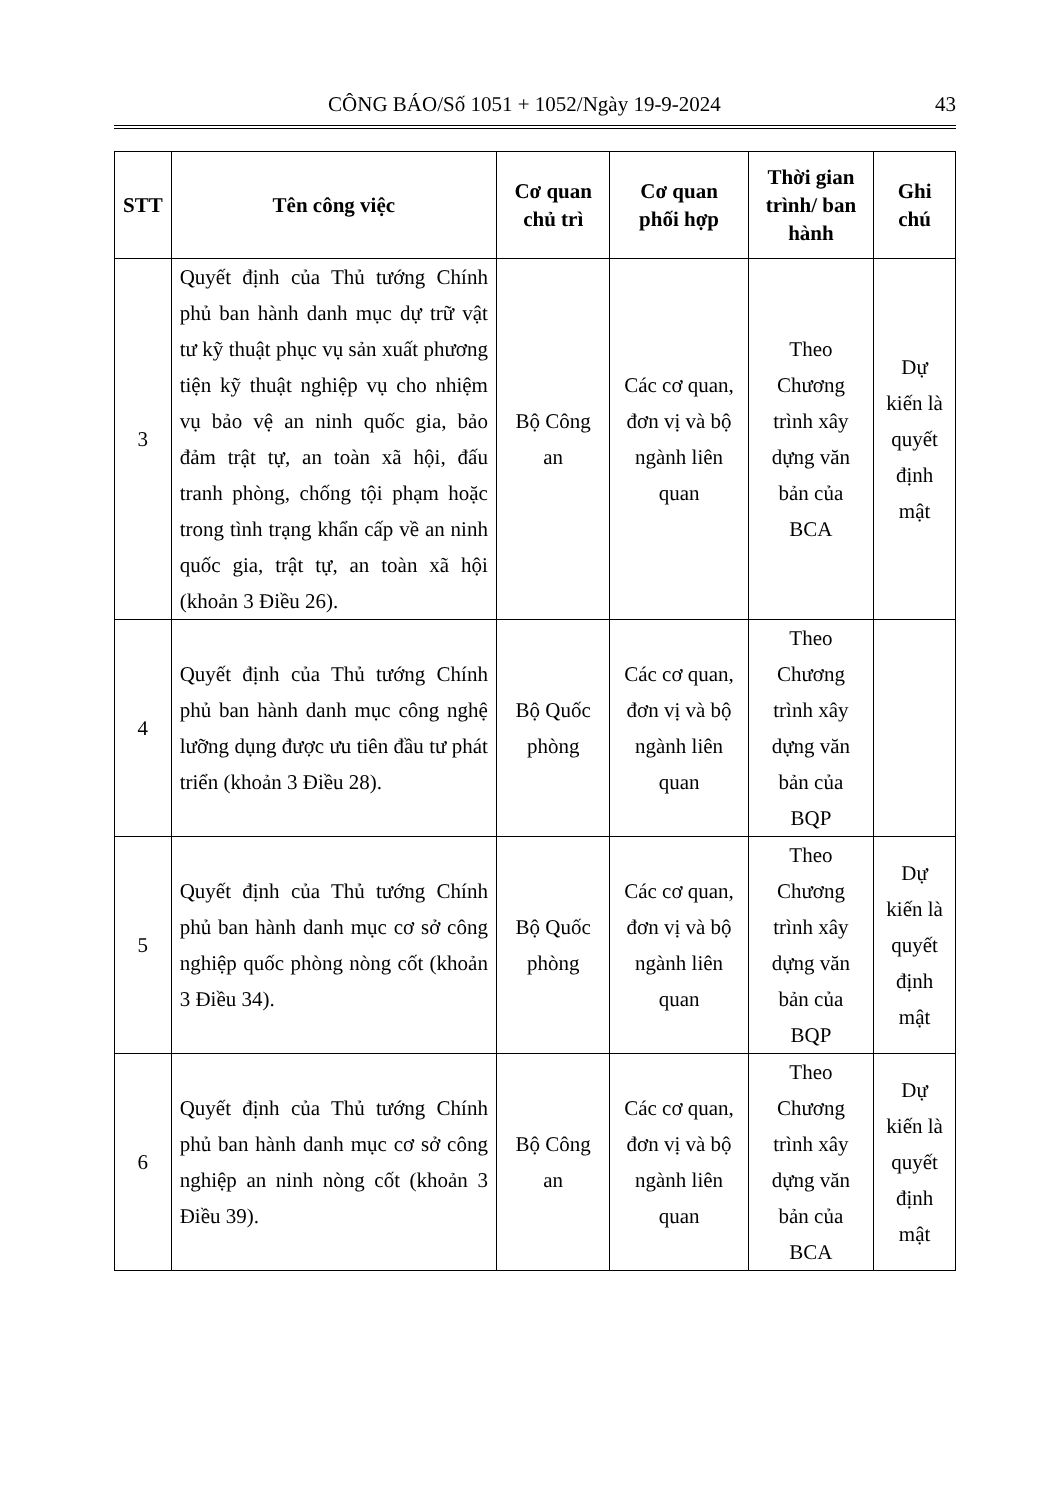CÔNG BÁO/Số 1051 + 1052/Ngày 19-9-2024 43
| STT | Tên công việc | Cơ quan chủ trì | Cơ quan phối hợp | Thời gian trình/ ban hành | Ghi chú |
| --- | --- | --- | --- | --- | --- |
| 3 | Quyết định của Thủ tướng Chính phủ ban hành danh mục dự trữ vật tư kỹ thuật phục vụ sản xuất phương tiện kỹ thuật nghiệp vụ cho nhiệm vụ bảo vệ an ninh quốc gia, bảo đảm trật tự, an toàn xã hội, đấu tranh phòng, chống tội phạm hoặc trong tình trạng khẩn cấp về an ninh quốc gia, trật tự, an toàn xã hội (khoản 3 Điều 26). | Bộ Công an | Các cơ quan, đơn vị và bộ ngành liên quan | Theo Chương trình xây dựng văn bản của BCA | Dự kiến là quyết định mật |
| 4 | Quyết định của Thủ tướng Chính phủ ban hành danh mục công nghệ lưỡng dụng được ưu tiên đầu tư phát triển (khoản 3 Điều 28). | Bộ Quốc phòng | Các cơ quan, đơn vị và bộ ngành liên quan | Theo Chương trình xây dựng văn bản của BQP | |
| 5 | Quyết định của Thủ tướng Chính phủ ban hành danh mục cơ sở công nghiệp quốc phòng nòng cốt (khoản 3 Điều 34). | Bộ Quốc phòng | Các cơ quan, đơn vị và bộ ngành liên quan | Theo Chương trình xây dựng văn bản của BQP | Dự kiến là quyết định mật |
| 6 | Quyết định của Thủ tướng Chính phủ ban hành danh mục cơ sở công nghiệp an ninh nòng cốt (khoản 3 Điều 39). | Bộ Công an | Các cơ quan, đơn vị và bộ ngành liên quan | Theo Chương trình xây dựng văn bản của BCA | Dự kiến là quyết định mật |